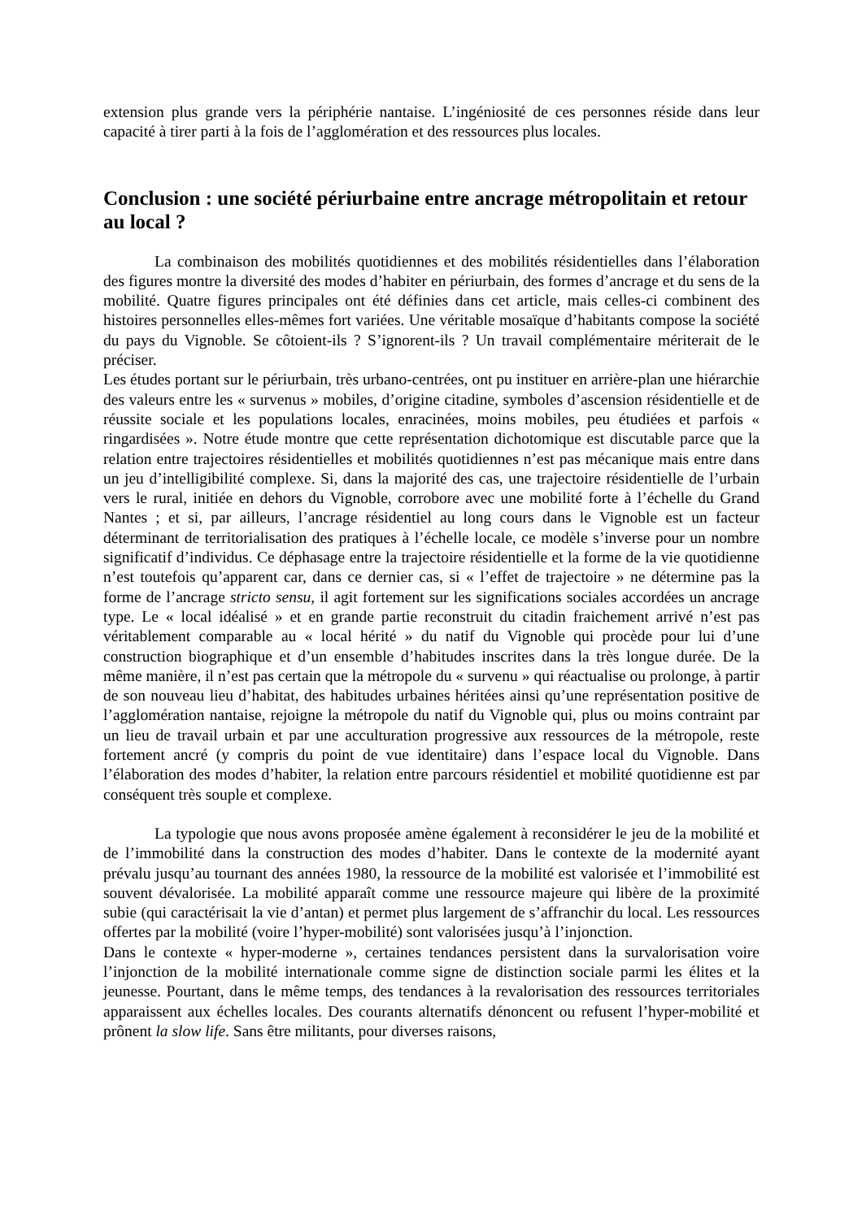extension plus grande vers la périphérie nantaise. L’ingéniosité de ces personnes réside dans leur capacité à tirer parti à la fois de l’agglomération et des ressources plus locales.
Conclusion : une société périurbaine entre ancrage métropolitain et retour au local ?
La combinaison des mobilités quotidiennes et des mobilités résidentielles dans l’élaboration des figures montre la diversité des modes d’habiter en périurbain, des formes d’ancrage et du sens de la mobilité. Quatre figures principales ont été définies dans cet article, mais celles-ci combinent des histoires personnelles elles-mêmes fort variées. Une véritable mosaïque d’habitants compose la société du pays du Vignoble. Se côtoient-ils ? S’ignorent-ils ? Un travail complémentaire mériterait de le préciser.
Les études portant sur le périurbain, très urbano-centrées, ont pu instituer en arrière-plan une hiérarchie des valeurs entre les « survenus » mobiles, d’origine citadine, symboles d’ascension résidentielle et de réussite sociale et les populations locales, enracinées, moins mobiles, peu étudiées et parfois « ringardisées ». Notre étude montre que cette représentation dichotomique est discutable parce que la relation entre trajectoires résidentielles et mobilités quotidiennes n’est pas mécanique mais entre dans un jeu d’intelligibilité complexe. Si, dans la majorité des cas, une trajectoire résidentielle de l’urbain vers le rural, initiée en dehors du Vignoble, corrobore avec une mobilité forte à l’échelle du Grand Nantes ; et si, par ailleurs, l’ancrage résidentiel au long cours dans le Vignoble est un facteur déterminant de territorialisation des pratiques à l’échelle locale, ce modèle s’inverse pour un nombre significatif d’individus. Ce déphasage entre la trajectoire résidentielle et la forme de la vie quotidienne n’est toutefois qu’apparent car, dans ce dernier cas, si « l’effet de trajectoire » ne détermine pas la forme de l’ancrage stricto sensu, il agit fortement sur les significations sociales accordées un ancrage type. Le « local idéalisé » et en grande partie reconstruit du citadin fraichement arrivé n’est pas véritablement comparable au « local hérité » du natif du Vignoble qui procède pour lui d’une construction biographique et d’un ensemble d’habitudes inscrites dans la très longue durée. De la même manière, il n’est pas certain que la métropole du « survenu » qui réactualise ou prolonge, à partir de son nouveau lieu d’habitat, des habitudes urbaines héritées ainsi qu’une représentation positive de l’agglomération nantaise, rejoigne la métropole du natif du Vignoble qui, plus ou moins contraint par un lieu de travail urbain et par une acculturation progressive aux ressources de la métropole, reste fortement ancré (y compris du point de vue identitaire) dans l’espace local du Vignoble. Dans l’élaboration des modes d’habiter, la relation entre parcours résidentiel et mobilité quotidienne est par conséquent très souple et complexe.
La typologie que nous avons proposée amène également à reconsidérer le jeu de la mobilité et de l’immobilité dans la construction des modes d’habiter. Dans le contexte de la modernité ayant prévalu jusqu’au tournant des années 1980, la ressource de la mobilité est valorisée et l’immobilité est souvent dévalorisée. La mobilité apparaît comme une ressource majeure qui libère de la proximité subie (qui caractérisait la vie d’antan) et permet plus largement de s’affranchir du local. Les ressources offertes par la mobilité (voire l’hyper-mobilité) sont valorisées jusqu’à l’injonction.
Dans le contexte « hyper-moderne », certaines tendances persistent dans la survalorisation voire l’injonction de la mobilité internationale comme signe de distinction sociale parmi les élites et la jeunesse. Pourtant, dans le même temps, des tendances à la revalorisation des ressources territoriales apparaissent aux échelles locales. Des courants alternatifs dénoncent ou refusent l’hyper-mobilité et prônent la slow life. Sans être militants, pour diverses raisons,